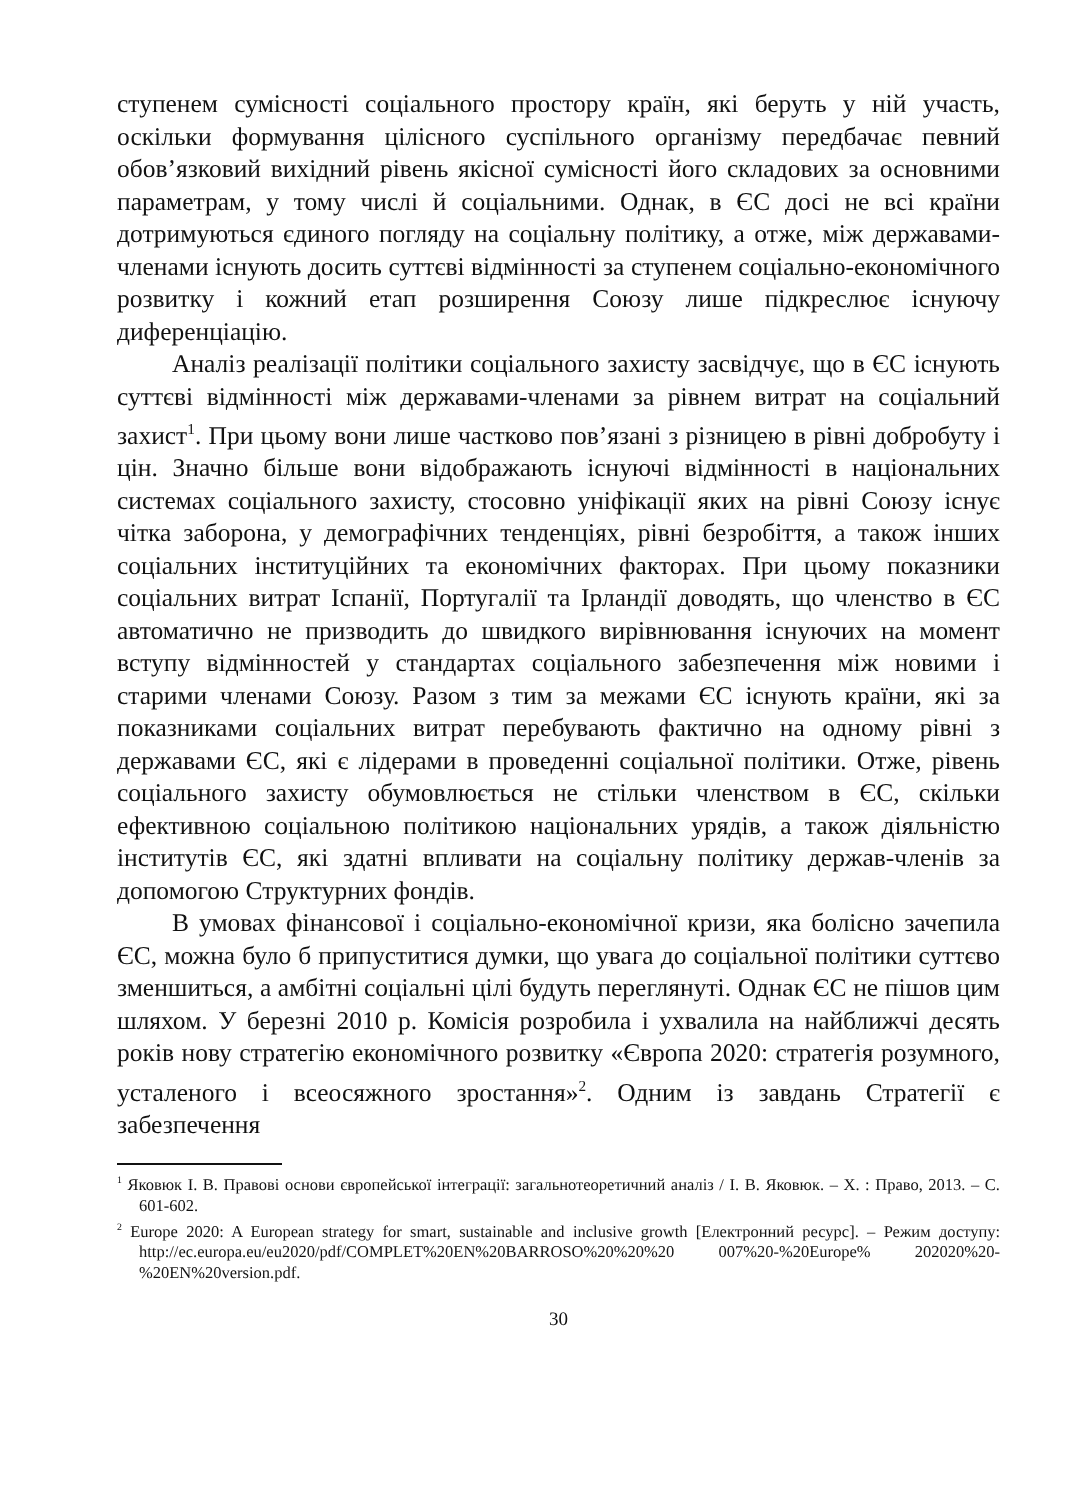ступенем сумісності соціального простору країн, які беруть у ній участь, оскільки формування цілісного суспільного організму передбачає певний обов’язковий вихідний рівень якісної сумісності його складових за основними параметрам, у тому числі й соціальними. Однак, в ЄС досі не всі країни дотримуються єдиного погляду на соціальну політику, а отже, між державами-членами існують досить суттєві відмінності за ступенем соціально-економічного розвитку і кожний етап розширення Союзу лише підкреслює існуючу диференціацію.
Аналіз реалізації політики соціального захисту засвідчує, що в ЄС існують суттєві відмінності між державами-членами за рівнем витрат на соціальний захист<sup>1</sup>. При цьому вони лише частково пов’язані з різницею в рівні добробуту і цін. Значно більше вони відображають існуючі відмінності в національних системах соціального захисту, стосовно уніфікації яких на рівні Союзу існує чітка заборона, у демографічних тенденціях, рівні безробіття, а також інших соціальних інституційних та економічних факторах. При цьому показники соціальних витрат Іспанії, Португалії та Ірландії доводять, що членство в ЄС автоматично не призводить до швидкого вирівнювання існуючих на момент вступу відмінностей у стандартах соціального забезпечення між новими і старими членами Союзу. Разом з тим за межами ЄС існують країни, які за показниками соціальних витрат перебувають фактично на одному рівні з державами ЄС, які є лідерами в проведенні соціальної політики. Отже, рівень соціального захисту обумовлюється не стільки членством в ЄС, скільки ефективною соціальною політикою національних урядів, а також діяльністю інститутів ЄС, які здатні впливати на соціальну політику держав-членів за допомогою Структурних фондів.
В умовах фінансової і соціально-економічної кризи, яка болісно зачепила ЄС, можна було б припуститися думки, що увага до соціальної політики суттєво зменшиться, а амбітні соціальні цілі будуть переглянуті. Однак ЄС не пішов цим шляхом. У березні 2010 р. Комісія розробила і ухвалила на найближчі десять років нову стратегію економічного розвитку «Європа 2020: стратегія розумного, усталеного і всеосяжного зростання»<sup>2</sup>. Одним із завдань Стратегії є забезпечення
<sup>1</sup> Яковюк І. В. Правові основи європейської інтеграції: загальнотеоретичний аналіз / І. В. Яковюк. – Х. : Право, 2013. – С. 601-602.
<sup>2</sup> Europe 2020: A European strategy for smart, sustainable and inclusive growth [Електронний ресурс]. – Режим доступу: http://ec.europa.eu/eu2020/pdf/COMPLET%20EN%20BARROSO%20%20%20 007%20-%20Europe% 202020%20-%20EN%20version.pdf.
30